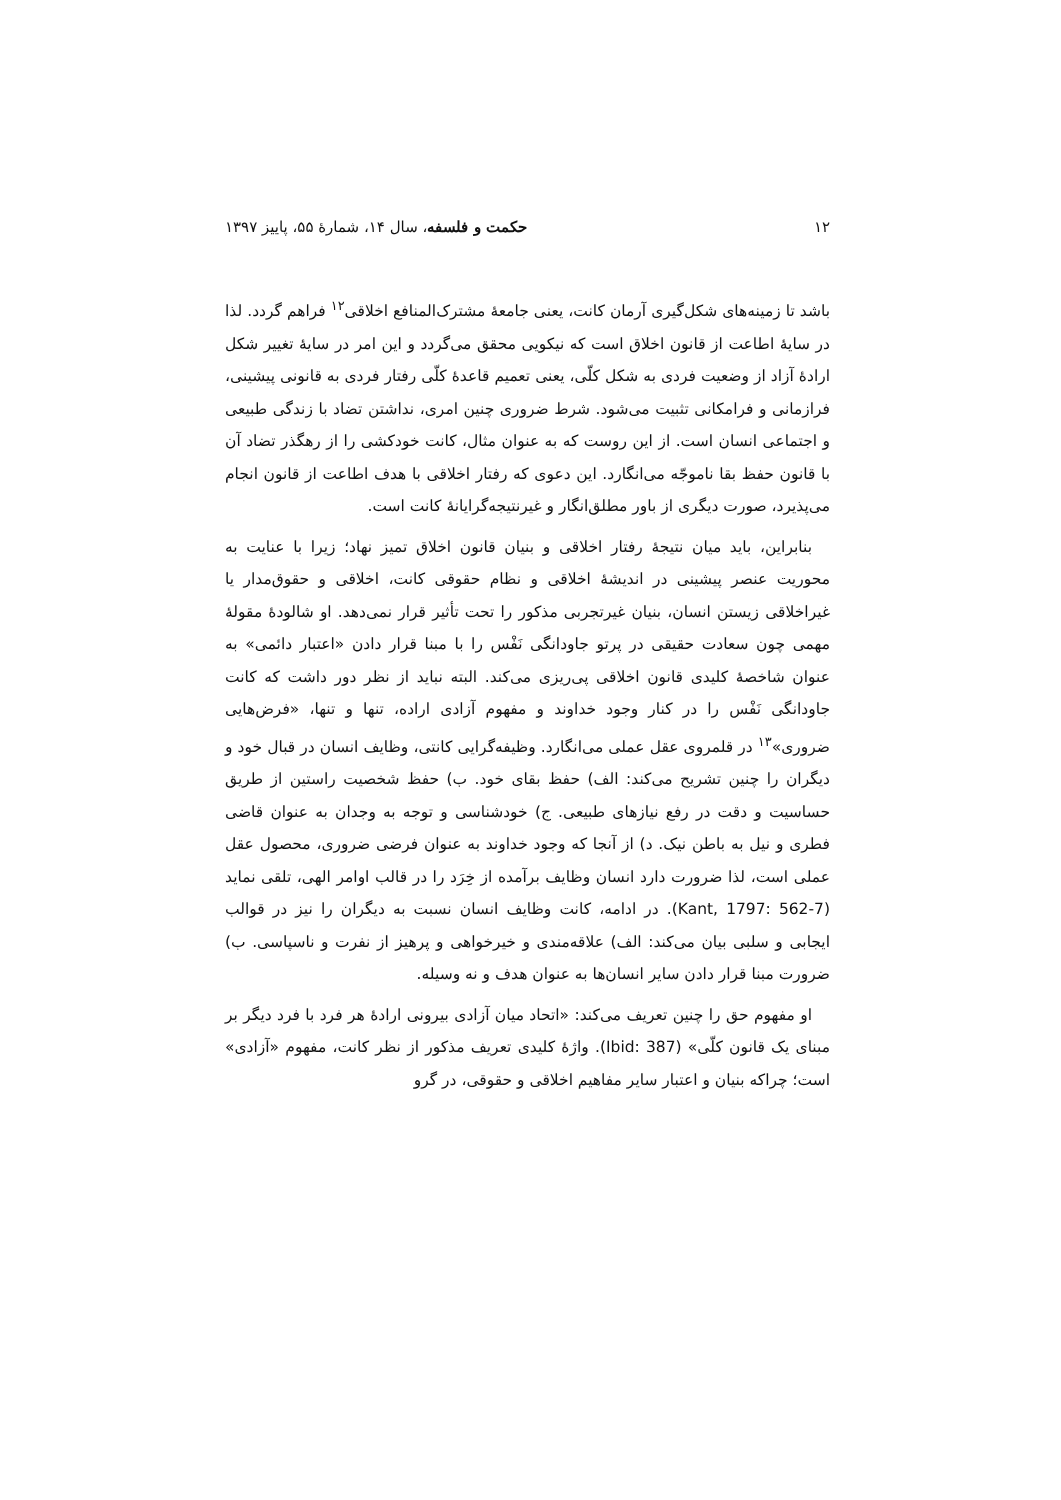۱۲ حکمت و فلسفه، سال ۱۴، شمارهٔ ۵۵، پاییز ۱۳۹۷
باشد تا زمینه‌های شکل‌گیری آرمان کانت، یعنی جامعهٔ مشترک‌المنافع اخلاقی<sup>۱۲</sup> فراهم گردد. لذا در سایهٔ اطاعت از قانون اخلاق است که نیکویی محقق می‌گردد و این امر در سایهٔ تغییر شکل ارادهٔ آزاد از وضعیت فردی به شکل کلّی، یعنی تعمیم قاعدهٔ کلّی رفتار فردی به قانونی پیشینی، فرازمانی و فرامکانی تثبیت می‌شود. شرط ضروری چنین امری، نداشتن تضاد با زندگی طبیعی و اجتماعی انسان است. از این روست که به عنوان مثال، کانت خودکشی را از رهگذر تضاد آن با قانون حفظ بقا ناموجّه می‌انگارد. این دعوی که رفتار اخلاقی با هدف اطاعت از قانون انجام می‌پذیرد، صورت دیگری از باور مطلق‌انگار و غیرنتیجه‌گرایانهٔ کانت است.
بنابراین، باید میان نتیجهٔ رفتار اخلاقی و بنیان قانون اخلاق تمیز نهاد؛ زیرا با عنایت به محوریت عنصر پیشینی در اندیشهٔ اخلاقی و نظام حقوقی کانت، اخلاقی و حقوق‌مدار یا غیراخلاقی زیستن انسان، بنیان غیرتجربی مذکور را تحت تأثیر قرار نمی‌دهد. او شالودهٔ مقولهٔ مهمی چون سعادت حقیقی در پرتو جاودانگی نَفْس را با مبنا قرار دادن «اعتبار دائمی» به عنوان شاخصهٔ کلیدی قانون اخلاقی پی‌ریزی می‌کند. البته نباید از نظر دور داشت که کانت جاودانگی نَفْس را در کنار وجود خداوند و مفهوم آزادی اراده، تنها و تنها، «فرض‌هایی ضروری»<sup>۱۳</sup> در قلمروی عقل عملی می‌انگارد. وظیفه‌گرایی کانتی، وظایف انسان در قبال خود و دیگران را چنین تشریح می‌کند: الف) حفظ بقای خود. ب) حفظ شخصیت راستین از طریق حساسیت و دقت در رفع نیازهای طبیعی. ج) خودشناسی و توجه به وجدان به عنوان قاضی فطری و نیل به باطن نیک. د) از آنجا که وجود خداوند به عنوان فرضی ضروری، محصول عقل عملی است، لذا ضرورت دارد انسان وظایف برآمده از خِرَد را در قالب اوامر الهی، تلقی نماید (Kant, 1797: 562-7). در ادامه، کانت وظایف انسان نسبت به دیگران را نیز در قوالب ایجابی و سلبی بیان می‌کند: الف) علاقه‌مندی و خیرخواهی و پرهیز از نفرت و ناسپاسی. ب) ضرورت مبنا قرار دادن سایر انسان‌ها به عنوان هدف و نه وسیله.
او مفهوم حق را چنین تعریف می‌کند: «اتحاد میان آزادی بیرونی ارادهٔ هر فرد با فرد دیگر بر مبنای یک قانون کلّی» (Ibid: 387). واژهٔ کلیدی تعریف مذکور از نظر کانت، مفهوم «آزادی» است؛ چراکه بنیان و اعتبار سایر مفاهیم اخلاقی و حقوقی، در گرو